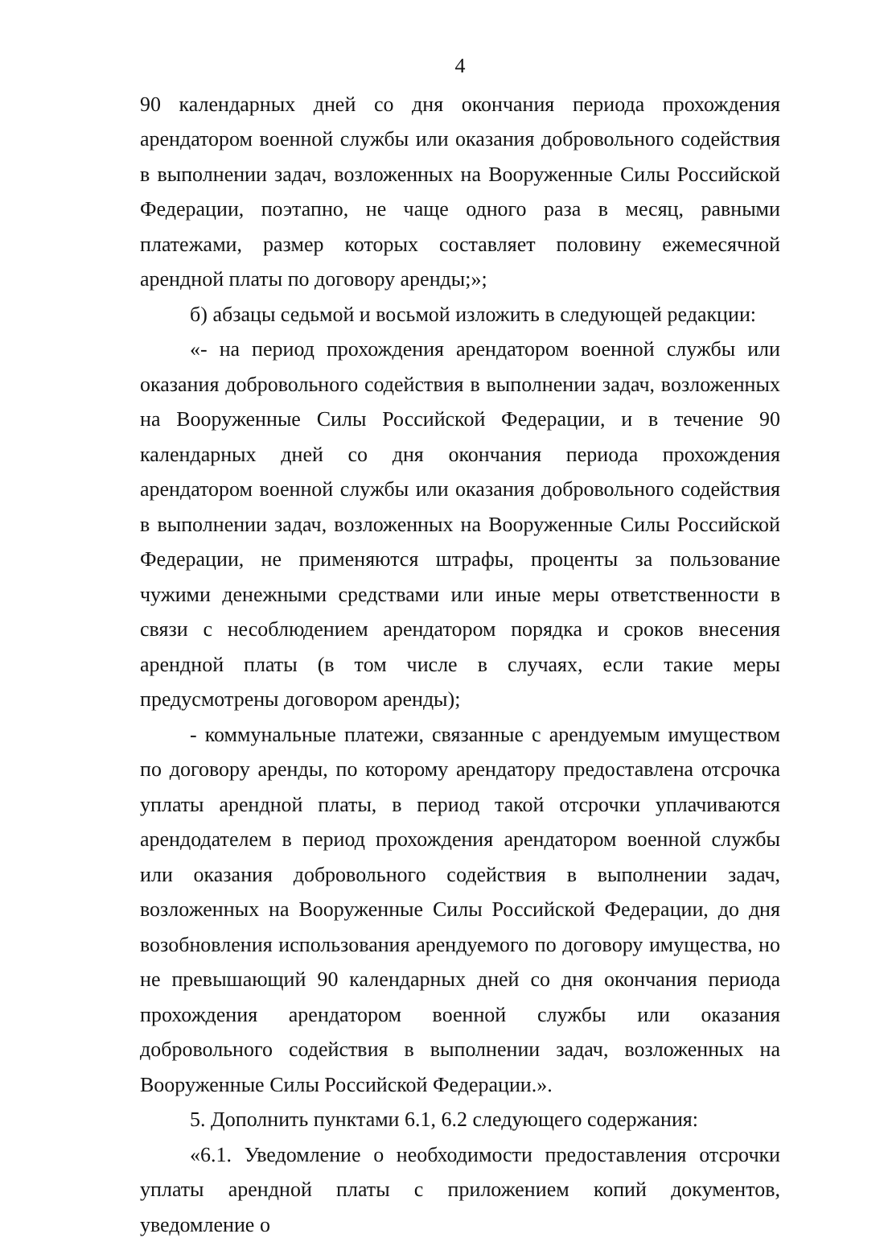4
90 календарных дней со дня окончания периода прохождения арендатором военной службы или оказания добровольного содействия в выполнении задач, возложенных на Вооруженные Силы Российской Федерации, поэтапно, не чаще одного раза в месяц, равными платежами, размер которых составляет половину ежемесячной арендной платы по договору аренды;»;
б) абзацы седьмой и восьмой изложить в следующей редакции:
«- на период прохождения арендатором военной службы или оказания добровольного содействия в выполнении задач, возложенных на Вооруженные Силы Российской Федерации, и в течение 90 календарных дней со дня окончания периода прохождения арендатором военной службы или оказания добровольного содействия в выполнении задач, возложенных на Вооруженные Силы Российской Федерации, не применяются штрафы, проценты за пользование чужими денежными средствами или иные меры ответственности в связи с несоблюдением арендатором порядка и сроков внесения арендной платы (в том числе в случаях, если такие меры предусмотрены договором аренды);
- коммунальные платежи, связанные с арендуемым имуществом по договору аренды, по которому арендатору предоставлена отсрочка уплаты арендной платы, в период такой отсрочки уплачиваются арендодателем в период прохождения арендатором военной службы или оказания добровольного содействия в выполнении задач, возложенных на Вооруженные Силы Российской Федерации, до дня возобновления использования арендуемого по договору имущества, но не превышающий 90 календарных дней со дня окончания периода прохождения арендатором военной службы или оказания добровольного содействия в выполнении задач, возложенных на Вооруженные Силы Российской Федерации.».
5. Дополнить пунктами 6.1, 6.2 следующего содержания:
«6.1. Уведомление о необходимости предоставления отсрочки уплаты арендной платы с приложением копий документов, уведомление о